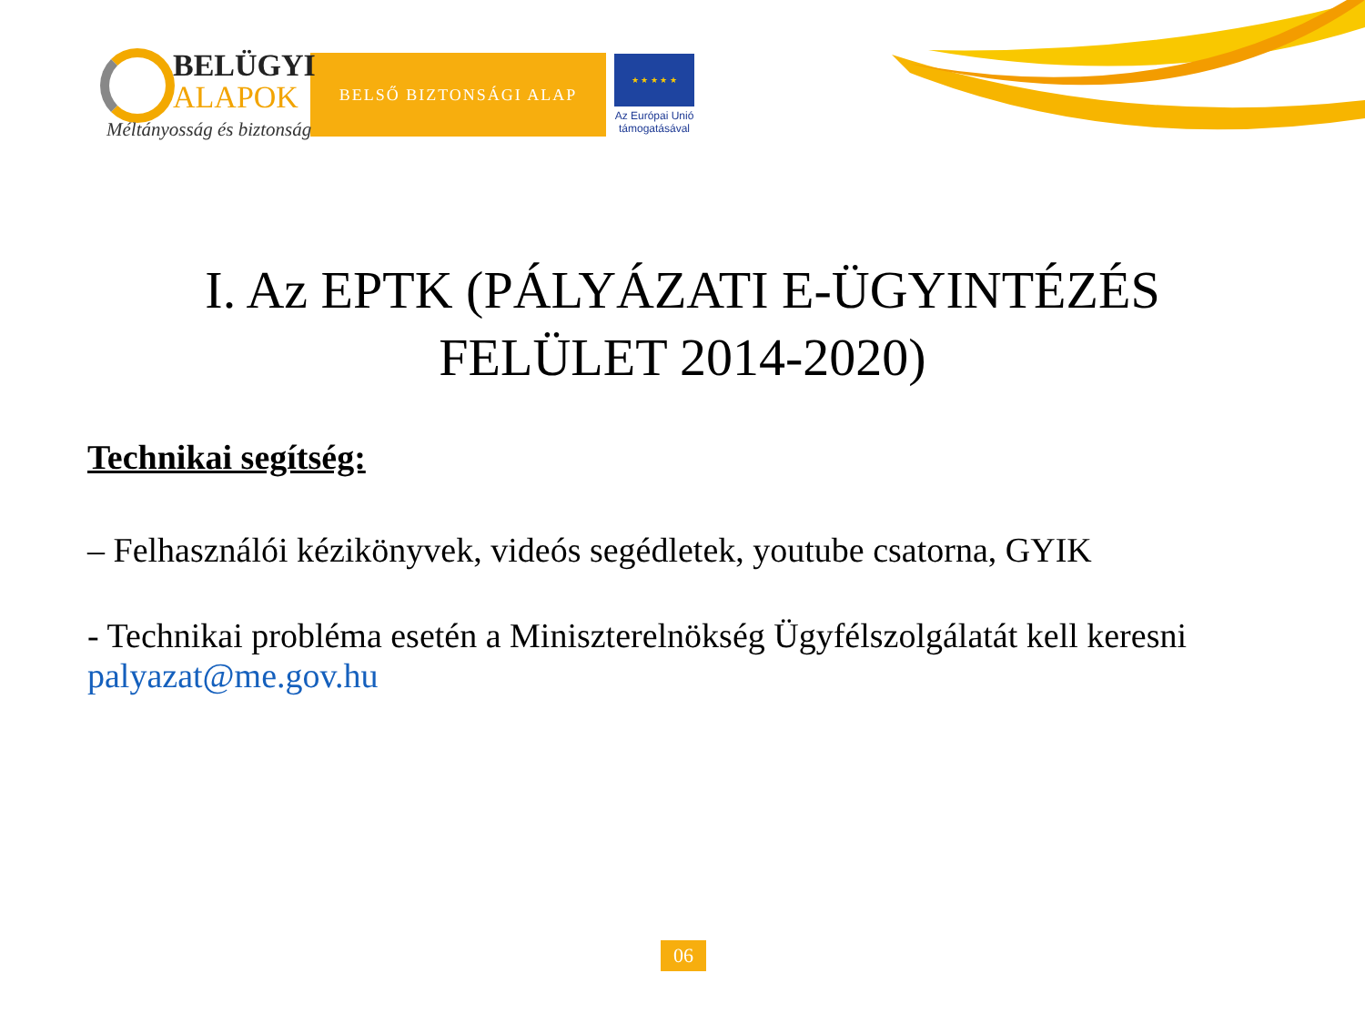BELÜGYI
ALAPOK
Méltányosság és biztonság
BELSŐ BIZTONSÁGI ALAP
★ ★ ★ ★ ★
Az Európai Unió
támogatásával
I. Az EPTK (PÁLYÁZATI E-ÜGYINTÉZÉS FELÜLET 2014-2020)
Technikai segítség:
– Felhasználói kézikönyvek, videós segédletek, youtube csatorna, GYIK
- Technikai probléma esetén a Miniszterelnökség Ügyfélszolgálatát kell keresni palyazat@me.gov.hu
06